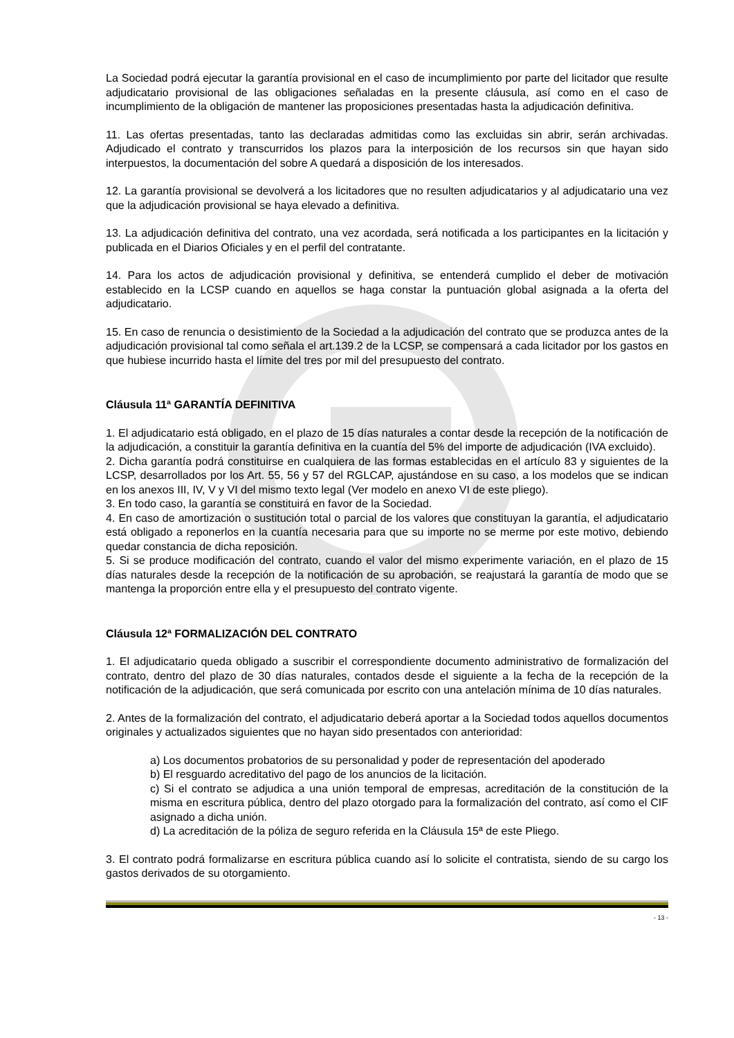La Sociedad podrá ejecutar la garantía provisional en el caso de incumplimiento por parte del licitador que resulte adjudicatario provisional de las obligaciones señaladas en la presente cláusula, así como en el caso de incumplimiento de la obligación de mantener las proposiciones presentadas hasta la adjudicación definitiva.
11. Las ofertas presentadas, tanto las declaradas admitidas como las excluidas sin abrir, serán archivadas. Adjudicado el contrato y transcurridos los plazos para la interposición de los recursos sin que hayan sido interpuestos, la documentación del sobre A quedará a disposición de los interesados.
12. La garantía provisional se devolverá a los licitadores que no resulten adjudicatarios y al adjudicatario una vez que la adjudicación provisional se haya elevado a definitiva.
13. La adjudicación definitiva del contrato, una vez acordada, será notificada a los participantes en la licitación y publicada en el Diarios Oficiales y en el perfil del contratante.
14. Para los actos de adjudicación provisional y definitiva, se entenderá cumplido el deber de motivación establecido en la LCSP cuando en aquellos se haga constar la puntuación global asignada a la oferta del adjudicatario.
15. En caso de renuncia o desistimiento de la Sociedad a la adjudicación del contrato que se produzca antes de la adjudicación provisional tal como señala el art.139.2 de la LCSP, se compensará a cada licitador por los gastos en que hubiese incurrido hasta el límite del tres por mil del presupuesto del contrato.
Cláusula 11ª GARANTÍA DEFINITIVA
1. El adjudicatario está obligado, en el plazo de 15 días naturales a contar desde la recepción de la notificación de la adjudicación, a constituir la garantía definitiva en la cuantía del 5% del importe de adjudicación (IVA excluido).
2. Dicha garantía podrá constituirse en cualquiera de las formas establecidas en el artículo 83 y siguientes de la LCSP, desarrollados por los Art. 55, 56 y 57 del RGLCAP, ajustándose en su caso, a los modelos que se indican en los anexos III, IV, V y VI del mismo texto legal (Ver modelo en anexo VI de este pliego).
3. En todo caso, la garantía se constituirá en favor de la Sociedad.
4. En caso de amortización o sustitución total o parcial de los valores que constituyan la garantía, el adjudicatario está obligado a reponerlos en la cuantía necesaria para que su importe no se merme por este motivo, debiendo quedar constancia de dicha reposición.
5. Si se produce modificación del contrato, cuando el valor del mismo experimente variación, en el plazo de 15 días naturales desde la recepción de la notificación de su aprobación, se reajustará la garantía de modo que se mantenga la proporción entre ella y el presupuesto del contrato vigente.
Cláusula 12ª FORMALIZACIÓN DEL CONTRATO
1. El adjudicatario queda obligado a suscribir el correspondiente documento administrativo de formalización del contrato, dentro del plazo de 30 días naturales, contados desde el siguiente a la fecha de la recepción de la notificación de la adjudicación, que será comunicada por escrito con una antelación mínima de 10 días naturales.
2. Antes de la formalización del contrato, el adjudicatario deberá aportar a la Sociedad todos aquellos documentos originales y actualizados siguientes que no hayan sido presentados con anterioridad:
a) Los documentos probatorios de su personalidad y poder de representación del apoderado
b) El resguardo acreditativo del pago de los anuncios de la licitación.
c) Si el contrato se adjudica a una unión temporal de empresas, acreditación de la constitución de la misma en escritura pública, dentro del plazo otorgado para la formalización del contrato, así como el CIF asignado a dicha unión.
d) La acreditación de la póliza de seguro referida en la Cláusula 15ª de este Pliego.
3. El contrato podrá formalizarse en escritura pública cuando así lo solicite el contratista, siendo de su cargo los gastos derivados de su otorgamiento.
- 13 -